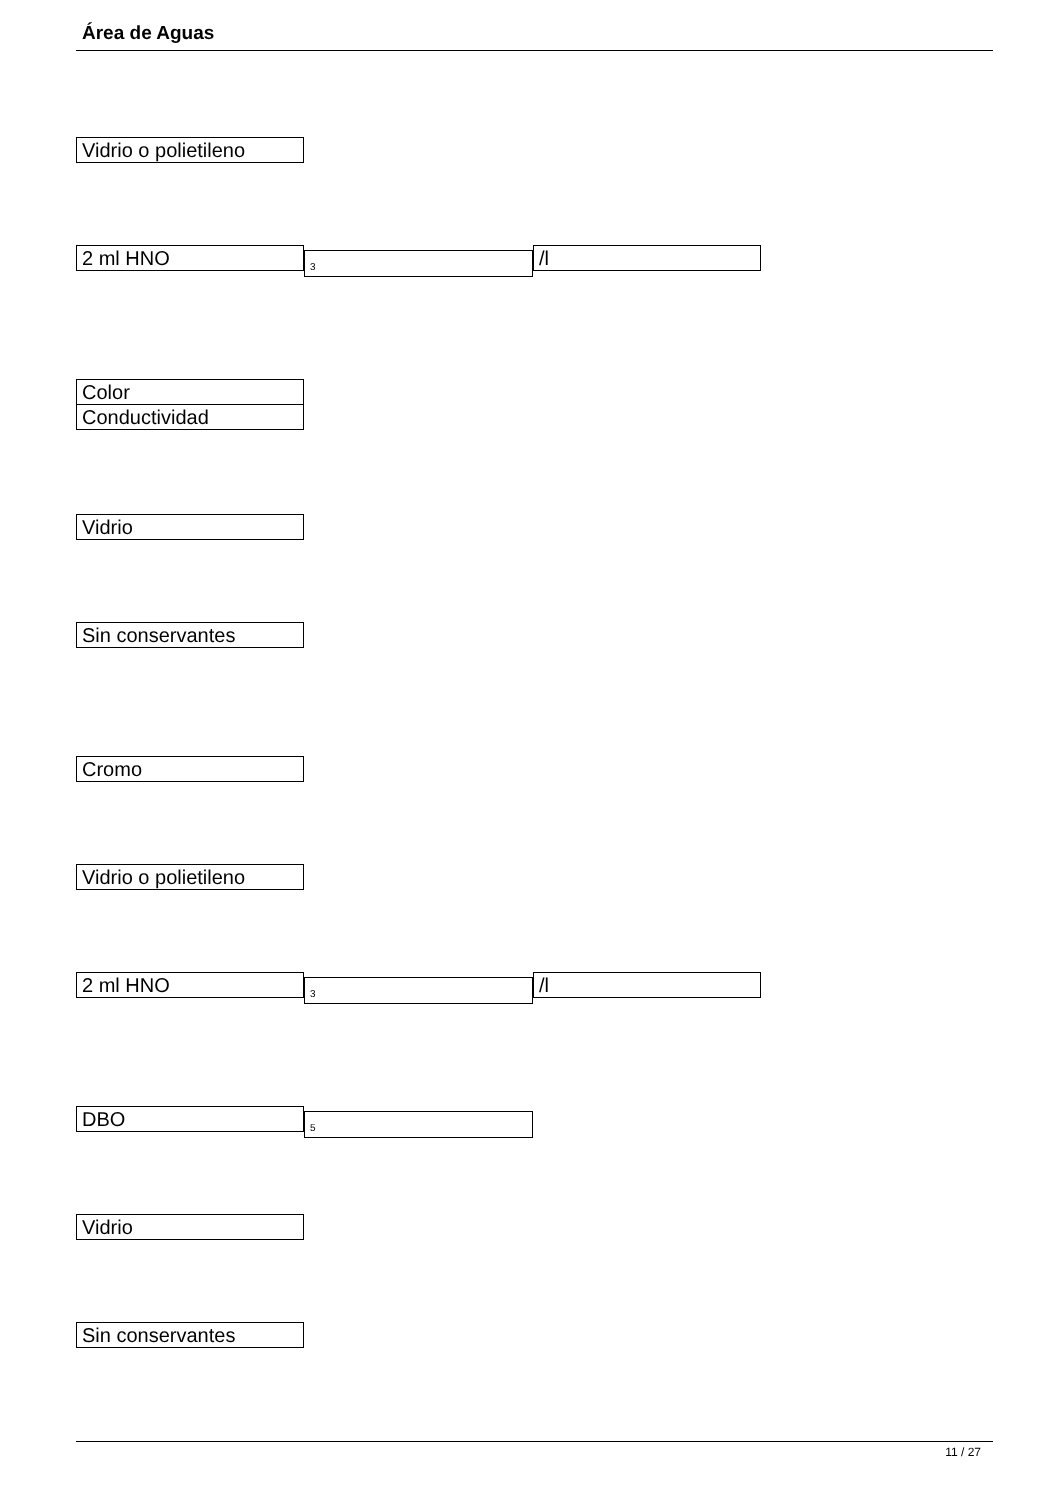Área de Aguas
Vidrio o polietileno
2 ml HNO
<sub>3</sub>
/l
Color
Conductividad
Vidrio
Sin conservantes
Cromo
Vidrio o polietileno
2 ml HNO
<sub>3</sub>
/l
DBO
<sub>5</sub>
Vidrio
Sin conservantes
11 / 27